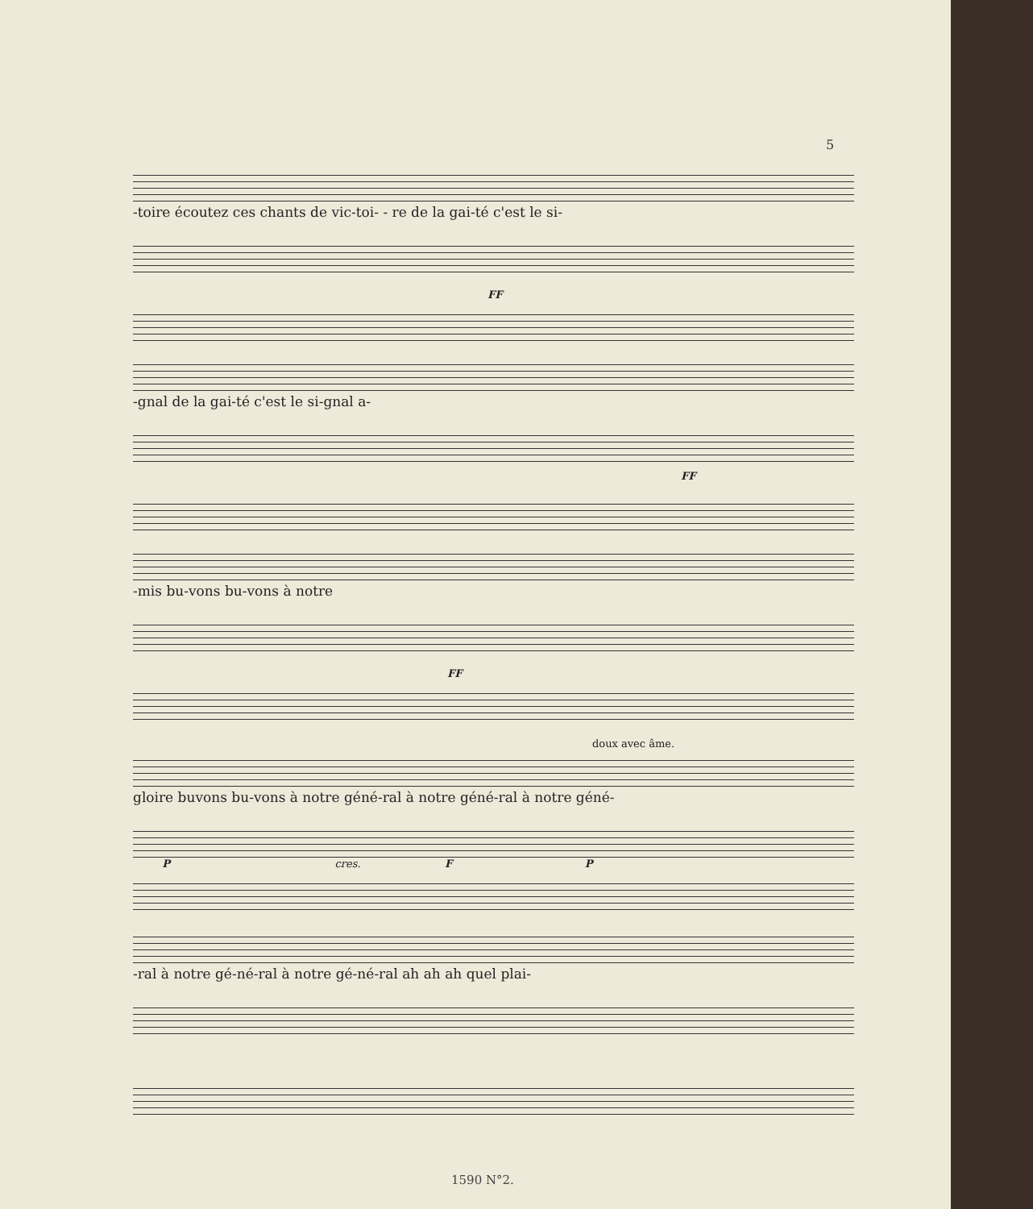5
-toire écoutez ces chants de vic-toi- - re de la gai-té c'est le si-
FF
-gnal de la gai-té c'est le si-gnal a-
FF
-mis bu-vons bu-vons à notre
FF
doux avec âme.
gloire buvons bu-vons à notre géné-ral à notre géné-ral à notre géné-
P cres. F P
-ral à notre gé-né-ral à notre gé-né-ral ah ah ah quel plai-
1590 N°2.